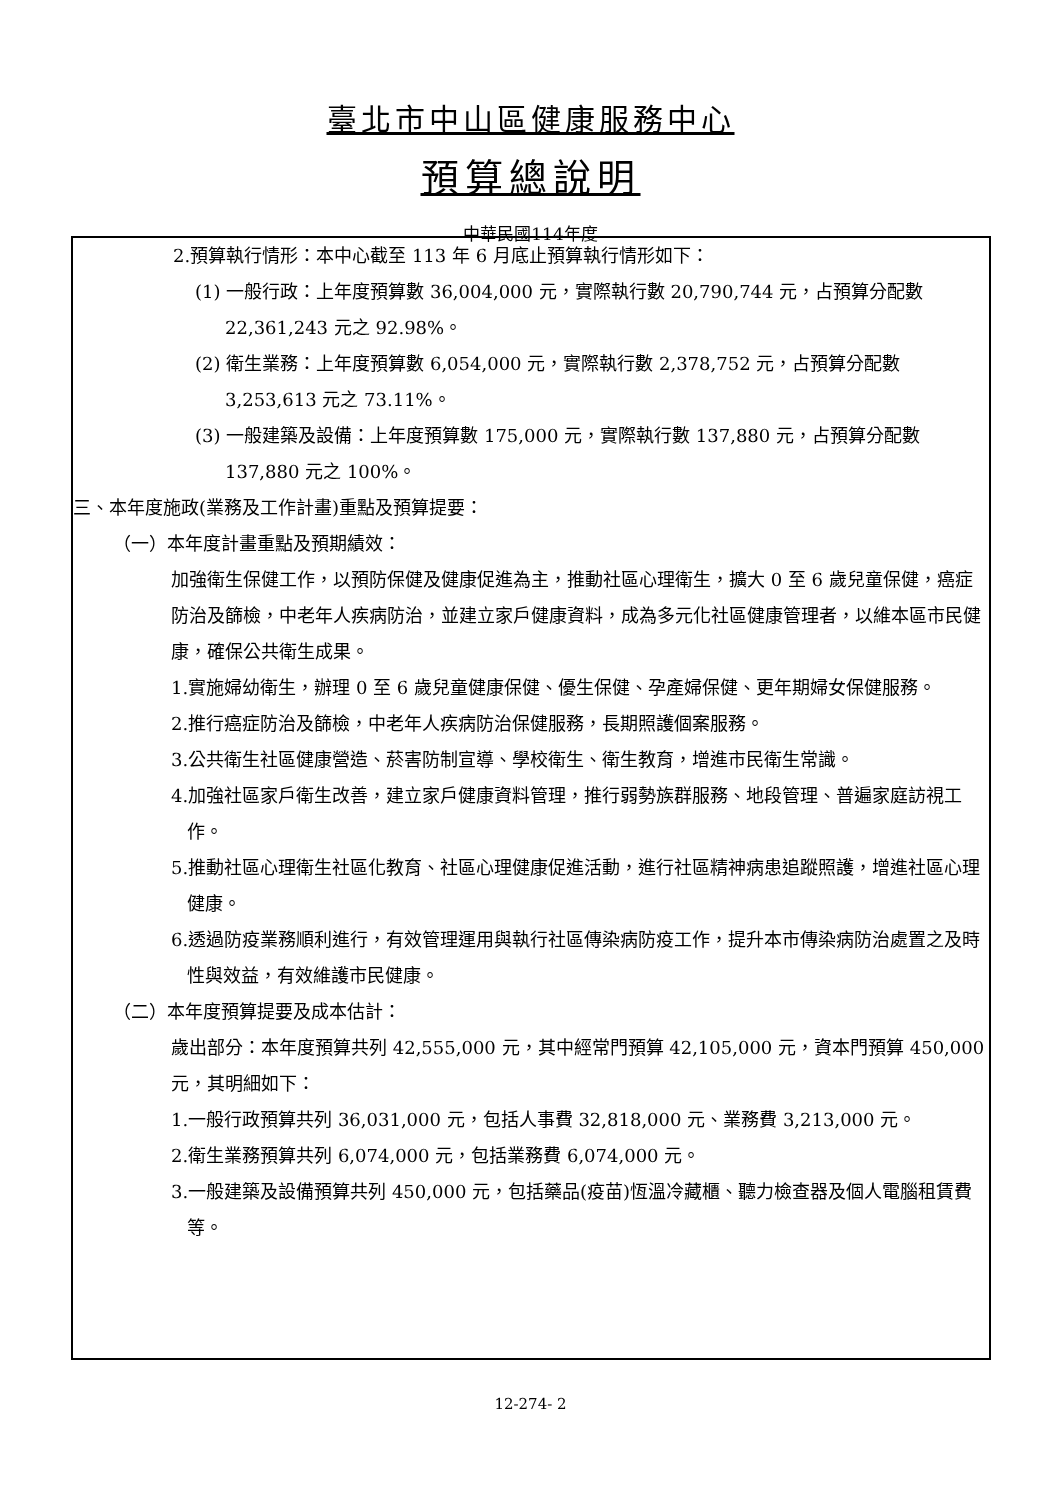臺北市中山區健康服務中心
預算總說明
中華民國114年度
2.預算執行情形：本中心截至 113 年 6 月底止預算執行情形如下：
(1) 一般行政：上年度預算數 36,004,000 元，實際執行數 20,790,744 元，占預算分配數 22,361,243 元之 92.98%。
(2) 衛生業務：上年度預算數 6,054,000 元，實際執行數 2,378,752 元，占預算分配數 3,253,613 元之 73.11%。
(3) 一般建築及設備：上年度預算數 175,000 元，實際執行數 137,880 元，占預算分配數 137,880 元之 100%。
三、本年度施政(業務及工作計畫)重點及預算提要：
（一）本年度計畫重點及預期績效：
加強衛生保健工作，以預防保健及健康促進為主，推動社區心理衛生，擴大 0 至 6 歲兒童保健，癌症防治及篩檢，中老年人疾病防治，並建立家戶健康資料，成為多元化社區健康管理者，以維本區市民健康，確保公共衛生成果。
1.實施婦幼衛生，辦理 0 至 6 歲兒童健康保健、優生保健、孕產婦保健、更年期婦女保健服務。
2.推行癌症防治及篩檢，中老年人疾病防治保健服務，長期照護個案服務。
3.公共衛生社區健康營造、菸害防制宣導、學校衛生、衛生教育，增進市民衛生常識。
4.加強社區家戶衛生改善，建立家戶健康資料管理，推行弱勢族群服務、地段管理、普遍家庭訪視工作。
5.推動社區心理衛生社區化教育、社區心理健康促進活動，進行社區精神病患追蹤照護，增進社區心理健康。
6.透過防疫業務順利進行，有效管理運用與執行社區傳染病防疫工作，提升本市傳染病防治處置之及時性與效益，有效維護市民健康。
（二）本年度預算提要及成本估計：
歲出部分：本年度預算共列 42,555,000 元，其中經常門預算 42,105,000 元，資本門預算 450,000 元，其明細如下：
1.一般行政預算共列 36,031,000 元，包括人事費 32,818,000 元、業務費 3,213,000 元。
2.衛生業務預算共列 6,074,000 元，包括業務費 6,074,000 元。
3.一般建築及設備預算共列 450,000 元，包括藥品(疫苗)恆溫冷藏櫃、聽力檢查器及個人電腦租賃費等。
12-274- 2